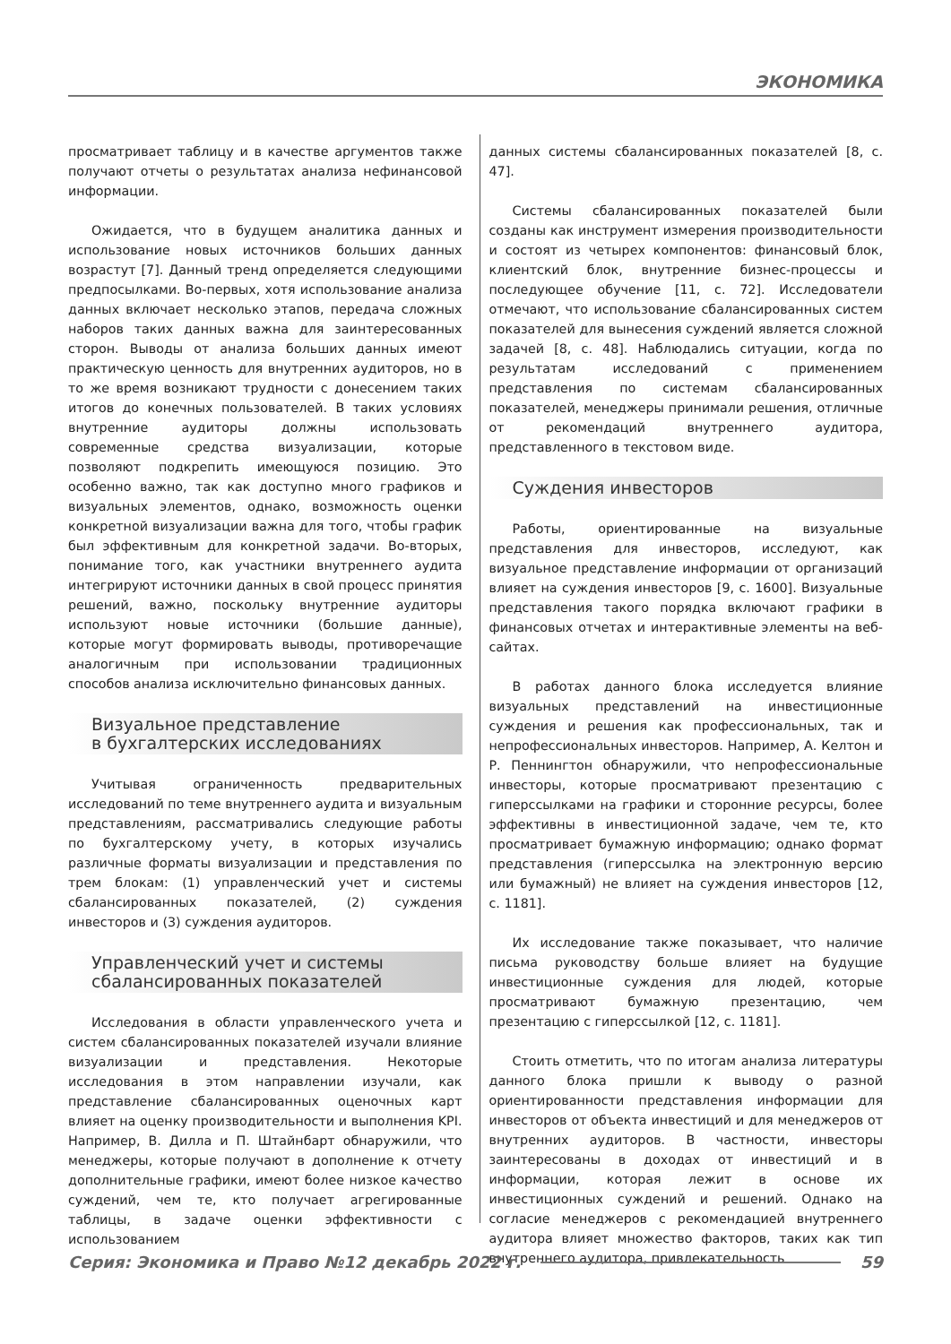ЭКОНОМИКА
просматривает таблицу и в качестве аргументов также получают отчеты о результатах анализа нефинансовой информации.
Ожидается, что в будущем аналитика данных и использование новых источников больших данных возрастут [7]. Данный тренд определяется следующими предпосылками. Во-первых, хотя использование анализа данных включает несколько этапов, передача сложных наборов таких данных важна для заинтересованных сторон. Выводы от анализа больших данных имеют практическую ценность для внутренних аудиторов, но в то же время возникают трудности с донесением таких итогов до конечных пользователей. В таких условиях внутренние аудиторы должны использовать современные средства визуализации, которые позволяют подкрепить имеющуюся позицию. Это особенно важно, так как доступно много графиков и визуальных элементов, однако, возможность оценки конкретной визуализации важна для того, чтобы график был эффективным для конкретной задачи. Во-вторых, понимание того, как участники внутреннего аудита интегрируют источники данных в свой процесс принятия решений, важно, поскольку внутренние аудиторы используют новые источники (большие данные), которые могут формировать выводы, противоречащие аналогичным при использовании традиционных способов анализа исключительно финансовых данных.
Визуальное представление
в бухгалтерских исследованиях
Учитывая ограниченность предварительных исследований по теме внутреннего аудита и визуальным представлениям, рассматривались следующие работы по бухгалтерскому учету, в которых изучались различные форматы визуализации и представления по трем блокам: (1) управленческий учет и системы сбалансированных показателей, (2) суждения инвесторов и (3) суждения аудиторов.
Управленческий учет и системы
сбалансированных показателей
Исследования в области управленческого учета и систем сбалансированных показателей изучали влияние визуализации и представления. Некоторые исследования в этом направлении изучали, как представление сбалансированных оценочных карт влияет на оценку производительности и выполнения KPI. Например, В. Дилла и П. Штайнбарт обнаружили, что менеджеры, которые получают в дополнение к отчету дополнительные графики, имеют более низкое качество суждений, чем те, кто получает агрегированные таблицы, в задаче оценки эффективности с использованием
данных системы сбалансированных показателей [8, с. 47].
Системы сбалансированных показателей были созданы как инструмент измерения производительности и состоят из четырех компонентов: финансовый блок, клиентский блок, внутренние бизнес-процессы и последующее обучение [11, с. 72]. Исследователи отмечают, что использование сбалансированных систем показателей для вынесения суждений является сложной задачей [8, с. 48]. Наблюдались ситуации, когда по результатам исследований с применением представления по системам сбалансированных показателей, менеджеры принимали решения, отличные от рекомендаций внутреннего аудитора, представленного в текстовом виде.
Суждения инвесторов
Работы, ориентированные на визуальные представления для инвесторов, исследуют, как визуальное представление информации от организаций влияет на суждения инвесторов [9, с. 1600]. Визуальные представления такого порядка включают графики в финансовых отчетах и интерактивные элементы на веб-сайтах.
В работах данного блока исследуется влияние визуальных представлений на инвестиционные суждения и решения как профессиональных, так и непрофессиональных инвесторов. Например, А. Келтон и Р. Пеннингтон обнаружили, что непрофессиональные инвесторы, которые просматривают презентацию с гиперссылками на графики и сторонние ресурсы, более эффективны в инвестиционной задаче, чем те, кто просматривает бумажную информацию; однако формат представления (гиперссылка на электронную версию или бумажный) не влияет на суждения инвесторов [12, с. 1181].
Их исследование также показывает, что наличие письма руководству больше влияет на будущие инвестиционные суждения для людей, которые просматривают бумажную презентацию, чем презентацию с гиперссылкой [12, с. 1181].
Стоить отметить, что по итогам анализа литературы данного блока пришли к выводу о разной ориентированности представления информации для инвесторов от объекта инвестиций и для менеджеров от внутренних аудиторов. В частности, инвесторы заинтересованы в доходах от инвестиций и в информации, которая лежит в основе их инвестиционных суждений и решений. Однако на согласие менеджеров с рекомендацией внутреннего аудитора влияет множество факторов, таких как тип внутреннего аудитора, привлекательность
Серия: Экономика и Право №12 декабрь 2022 г. 59